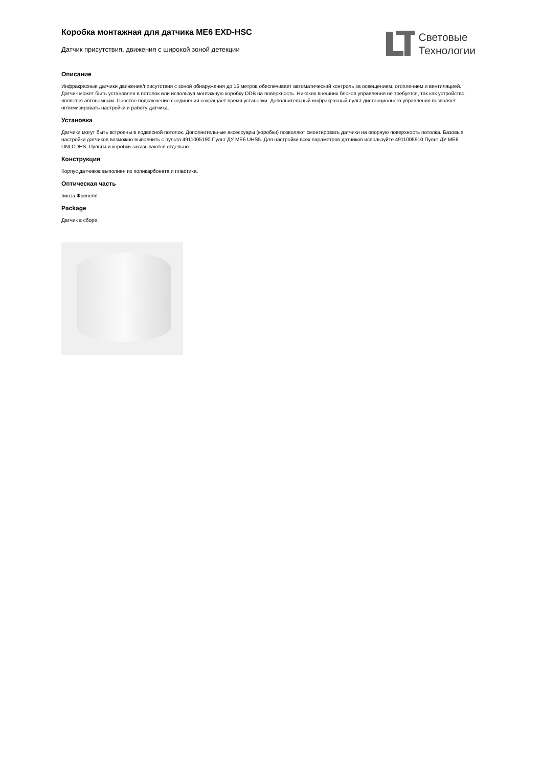Коробка монтажная для датчика ME6 EXD-HSC
Датчик присутствия, движения с широкой зоной детекции
Световые
Технологии
Описание
Инфракрасные датчики движения/присутствия с зоной обнаружения до 15 метров обеспечивает автоматический контроль за освещением, отоплением и вентиляцией. Датчик может быть установлен в потолок или используя монтажную коробку DDB на поверхность. Никаких внешних блоков управления не требуется, так как устройство является автономным. Простое подключение соединения сокращает время установки. Дополнительный инфракрасный пульт дистанционного управления позволяет оптимизировать настройки и работу датчика.
Установка
Датчики могут быть встроены в подвесной потолок. Дополнительные аксессуары (коробки) позволяют смонтировать датчики на опорную поверхность потолка. Базовые настройки датчиков возможно выполнить с пульта 4911005190 Пульт ДУ ME6 UHS5. Для настройки всех параметров датчиков используйте 4911005910 Пульт ДУ ME6 UNLCDHS. Пульты и коробки заказываются отдельно.
Конструкция
Корпус датчиков выполнен из поликарбоната и пластика.
Оптическая часть
линза Френеля
Package
Датчик в сборе.